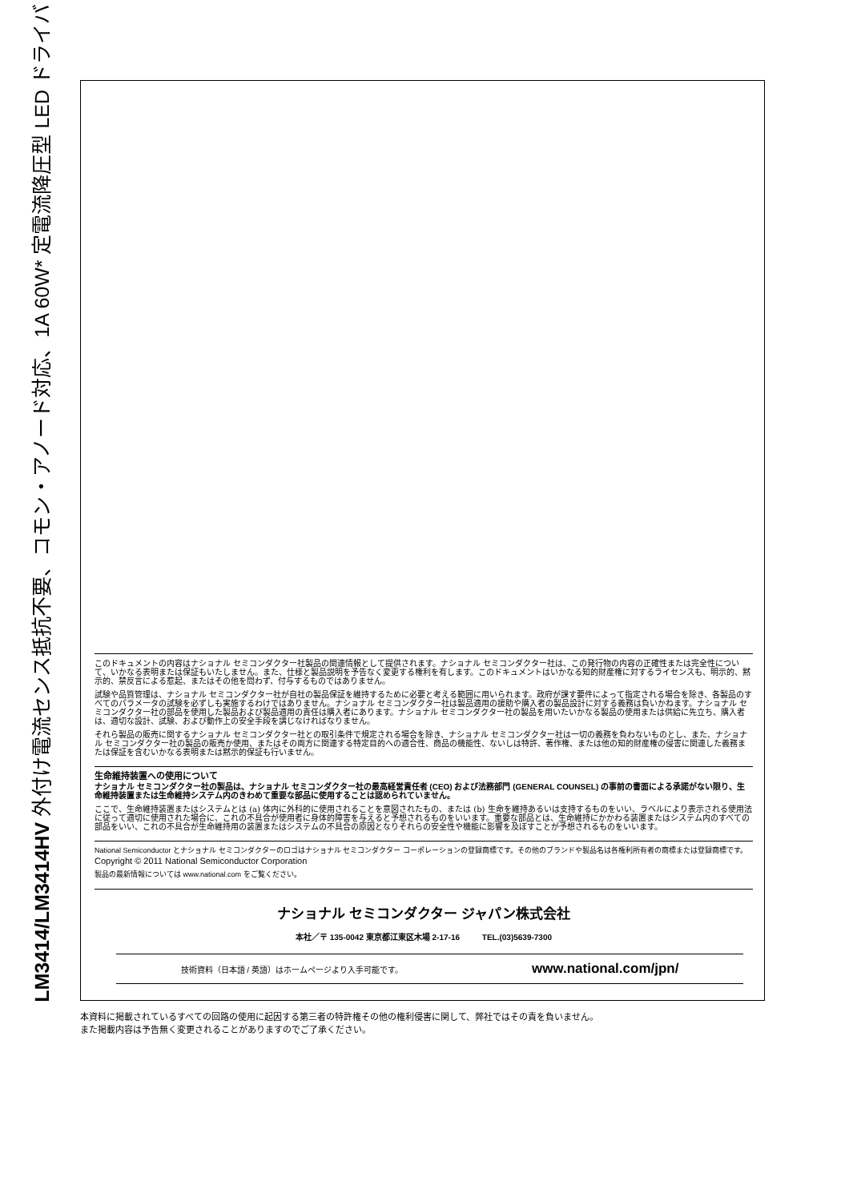LM3414/LM3414HV 外付け電流センス抵抗不要、コモン・アノード対応、1A 60W* 定電流降圧型 LED ドライバ
このドキュメントの内容はナショナル セミコンダクター社製品の関連情報として提供されます。ナショナル セミコンダクター社は、この発行物の内容の正確性または完全性について、いかなる表明または保証もいたしません。また、仕様と製品説明を予告なく変更する権利を有します。このドキュメントはいかなる知的財産権に対するライセンスも、明示的、黙示的、禁反言による惹起、またはその他を問わず、付与するものではありません。
試験や品質管理は、ナショナル セミコンダクター社が自社の製品保証を維持するために必要と考える範囲に用いられます。政府が課す要件によって指定される場合を除き、各製品のすべてのパラメータの試験を必ずしも実施するわけではありません。ナショナル セミコンダクター社は製品適用の援助や購入者の製品設計に対する義務は負いかねます。ナショナル セミコンダクター社の部品を使用した製品および製品適用の責任は購入者にあります。ナショナル セミコンダクター社の製品を用いたいかなる製品の使用または供給に先立ち、購入者は、適切な設計、試験、および動作上の安全手段を講じなければなりません。
それら製品の販売に関するナショナル セミコンダクター社との取引条件で規定される場合を除き、ナショナル セミコンダクター社は一切の義務を負わないものとし、また、ナショナル セミコンダクター社の製品の販売か使用、またはその両方に関連する特定目的への適合性、商品の機能性、ないしは特許、著作権、または他の知的財産権の侵害に関連した義務または保証を含むいかなる表明または黙示的保証も行いません。
生命維持装置への使用について
ナショナル セミコンダクター社の製品は、ナショナル セミコンダクター社の最高経営責任者 (CEO) および法務部門 (GENERAL COUNSEL) の事前の書面による承諾がない限り、生命維持装置または生命維持システム内のきわめて重要な部品に使用することは認められていません。
ここで、生命維持装置またはシステムとは (a) 体内に外科的に使用されることを意図されたもの、または (b) 生命を維持あるいは支持するものをいい、ラベルにより表示される使用法に従って適切に使用された場合に、これの不具合が使用者に身体的障害を与えると予想されるものをいいます。重要な部品とは、生命維持にかかわる装置またはシステム内のすべての部品をいい、これの不具合が生命維持用の装置またはシステムの不具合の原因となりそれらの安全性や機能に影響を及ぼすことが予想されるものをいいます。
National Semiconductor とナショナル セミコンダクターのロゴはナショナル セミコンダクター コーポレーションの登録商標です。その他のブランドや製品名は各権利所有者の商標または登録商標です。
Copyright © 2011 National Semiconductor Corporation
製品の最新情報については www.national.com をご覧ください。
ナショナル セミコンダクター ジャパン株式会社
本社／〒 135-0042 東京都江東区木場 2-17-16 TEL.(03)5639-7300
技術資料（日本語 / 英語）はホームページより入手可能です。 www.national.com/jpn/
本資料に掲載されているすべての回路の使用に起因する第三者の特許権その他の権利侵害に関して、弊社ではその責を負いません。
また掲載内容は予告無く変更されることがありますのでご了承ください。